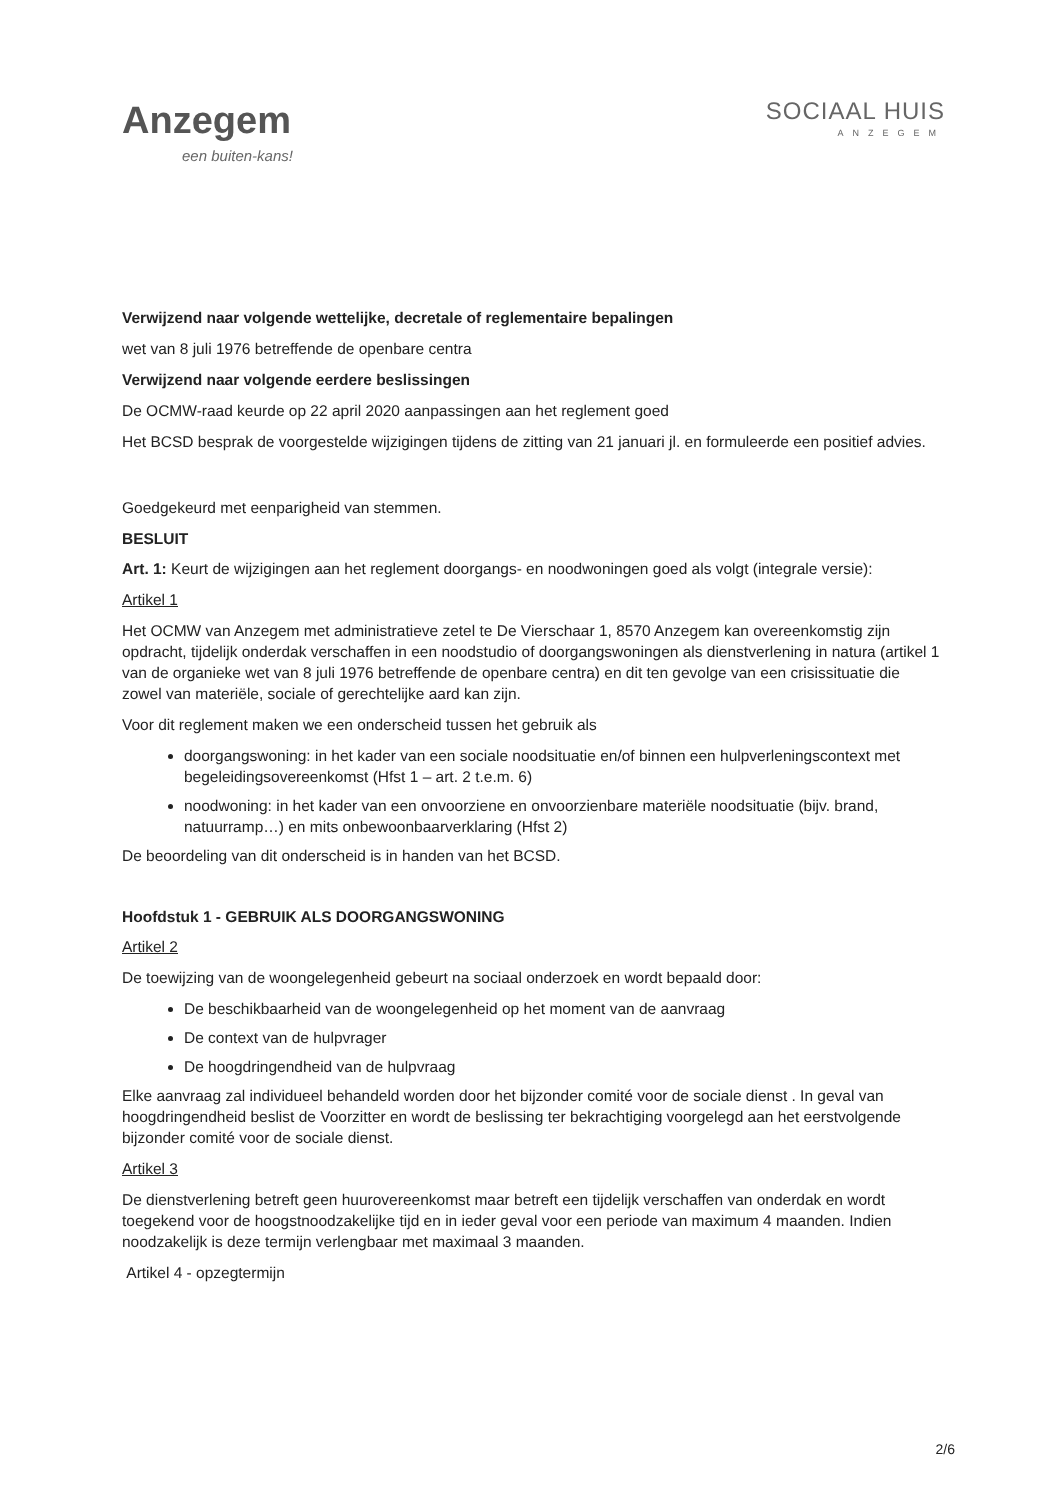Anzegem
een buiten-kans!
SOCIAAL HUIS
ANZEGEM
Verwijzend naar volgende wettelijke, decretale of reglementaire bepalingen
wet van 8 juli 1976 betreffende de openbare centra
Verwijzend naar volgende eerdere beslissingen
De OCMW-raad keurde op 22 april 2020 aanpassingen aan het reglement goed
Het BCSD besprak de voorgestelde wijzigingen tijdens de zitting van 21 januari jl. en formuleerde een positief advies.
Goedgekeurd met eenparigheid van stemmen.
BESLUIT
Art. 1: Keurt de wijzigingen aan het reglement doorgangs- en noodwoningen goed als volgt (integrale versie):
Artikel 1
Het OCMW van Anzegem met administratieve zetel te De Vierschaar 1, 8570 Anzegem kan overeenkomstig zijn opdracht, tijdelijk onderdak verschaffen in een noodstudio of doorgangswoningen als dienstverlening in natura (artikel 1 van de organieke wet van 8 juli 1976 betreffende de openbare centra) en dit ten gevolge van een crisissituatie die zowel van materiële, sociale of gerechtelijke aard kan zijn.
Voor dit reglement maken we een onderscheid tussen het gebruik als
doorgangswoning: in het kader van een sociale noodsituatie en/of binnen een hulpverleningscontext met begeleidingsovereenkomst (Hfst 1 – art. 2 t.e.m. 6)
noodwoning: in het kader van een onvoorziene en onvoorzienbare materiële noodsituatie (bijv. brand, natuurramp…) en mits onbewoonbaarverklaring (Hfst 2)
De beoordeling van dit onderscheid is in handen van het BCSD.
Hoofdstuk 1 - GEBRUIK ALS DOORGANGSWONING
Artikel 2
De toewijzing van de woongelegenheid gebeurt na sociaal onderzoek en wordt bepaald door:
De beschikbaarheid van de woongelegenheid op het moment van de aanvraag
De context van de hulpvrager
De hoogdringendheid van de hulpvraag
Elke aanvraag zal individueel behandeld worden door het bijzonder comité voor de sociale dienst . In geval van hoogdringendheid beslist de Voorzitter en wordt de beslissing ter bekrachtiging voorgelegd aan het eerstvolgende bijzonder comité voor de sociale dienst.
Artikel 3
De dienstverlening betreft geen huurovereenkomst maar betreft een tijdelijk verschaffen van onderdak en wordt toegekend voor de hoogstnoodzakelijke tijd en in ieder geval voor een periode van maximum 4 maanden. Indien noodzakelijk is deze termijn verlengbaar met maximaal 3 maanden.
Artikel 4 - opzegtermijn
2/6